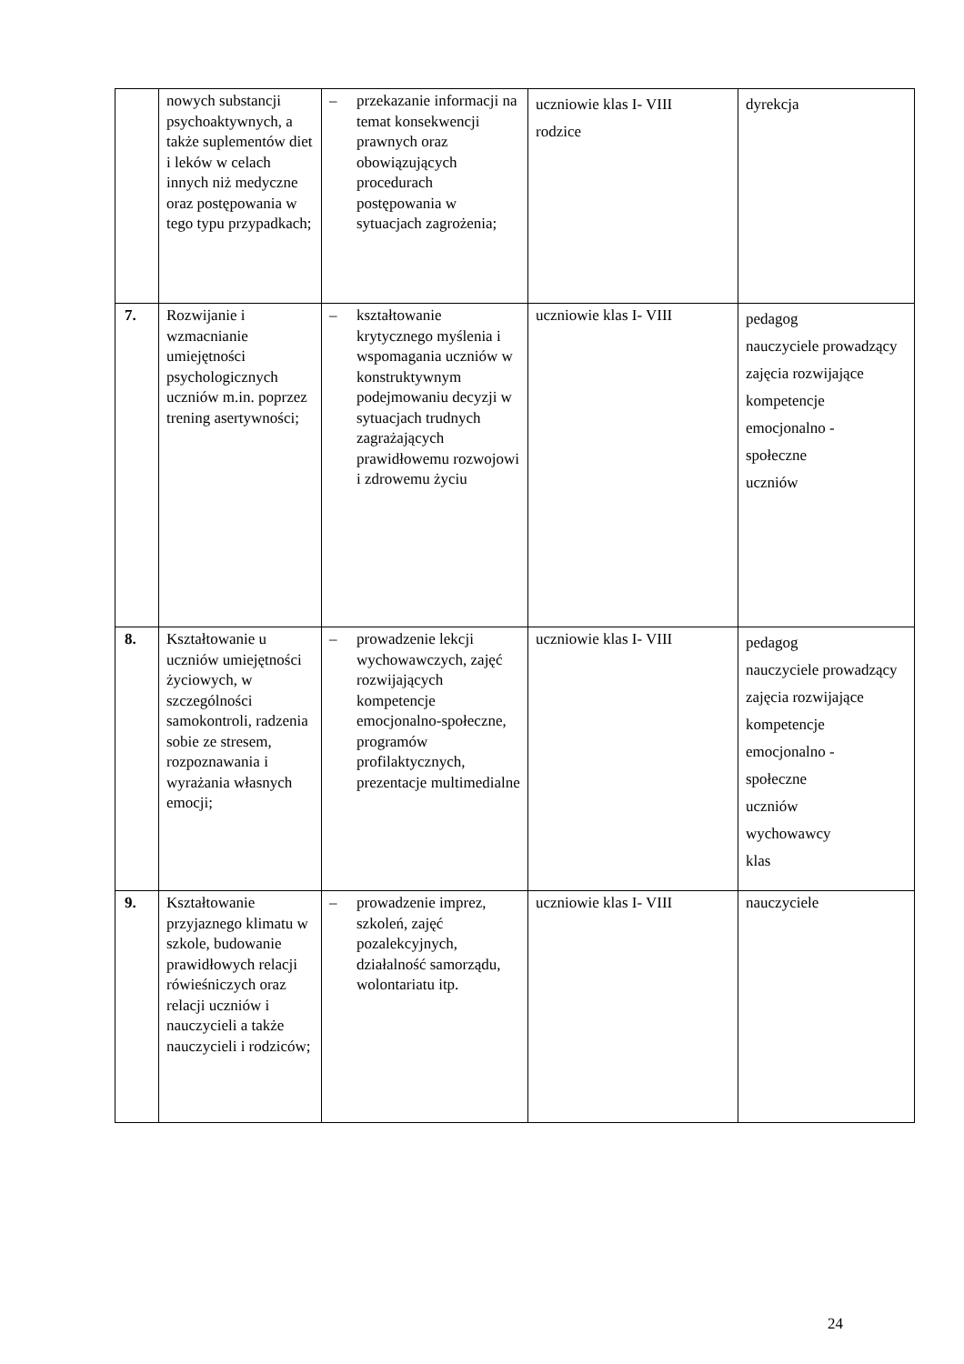| | nowych substancji psychoaktywnych, a także suplementów diet i leków w celach innych niż medyczne oraz postępowania w tego typu przypadkach; | – przekazanie informacji na temat konsekwencji prawnych oraz obowiązujących procedurach postępowania w sytuacjach zagrożenia; | uczniowie klas I- VIII rodzice | dyrekcja |
| 7. | Rozwijanie i wzmacnianie umiejętności psychologicznych uczniów m.in. poprzez trening asertywności; | – kształtowanie krytycznego myślenia i wspomagania uczniów w konstruktywnym podejmowaniu decyzji w sytuacjach trudnych zagrażających prawidłowemu rozwojowi i zdrowemu życiu | uczniowie klas I- VIII | pedagog nauczyciele prowadzący zajęcia rozwijające kompetencje emocjonalno - społeczne uczniów |
| 8. | Kształtowanie u uczniów umiejętności życiowych, w szczególności samokontroli, radzenia sobie ze stresem, rozpoznawania i wyrażania własnych emocji; | – prowadzenie lekcji wychowawczych, zajęć rozwijających kompetencje emocjonalno-społeczne, programów profilaktycznych, prezentacje multimedialne | uczniowie klas I- VIII | pedagog nauczyciele prowadzący zajęcia rozwijające kompetencje emocjonalno - społeczne uczniów wychowawcy klas |
| 9. | Kształtowanie przyjaznego klimatu w szkole, budowanie prawidłowych relacji rówieśniczych oraz relacji uczniów i nauczycieli a także nauczycieli i rodziców; | – prowadzenie imprez, szkoleń, zajęć pozalekcyjnych, działalność samorządu, wolontariatu itp. | uczniowie klas I- VIII | nauczyciele |
24